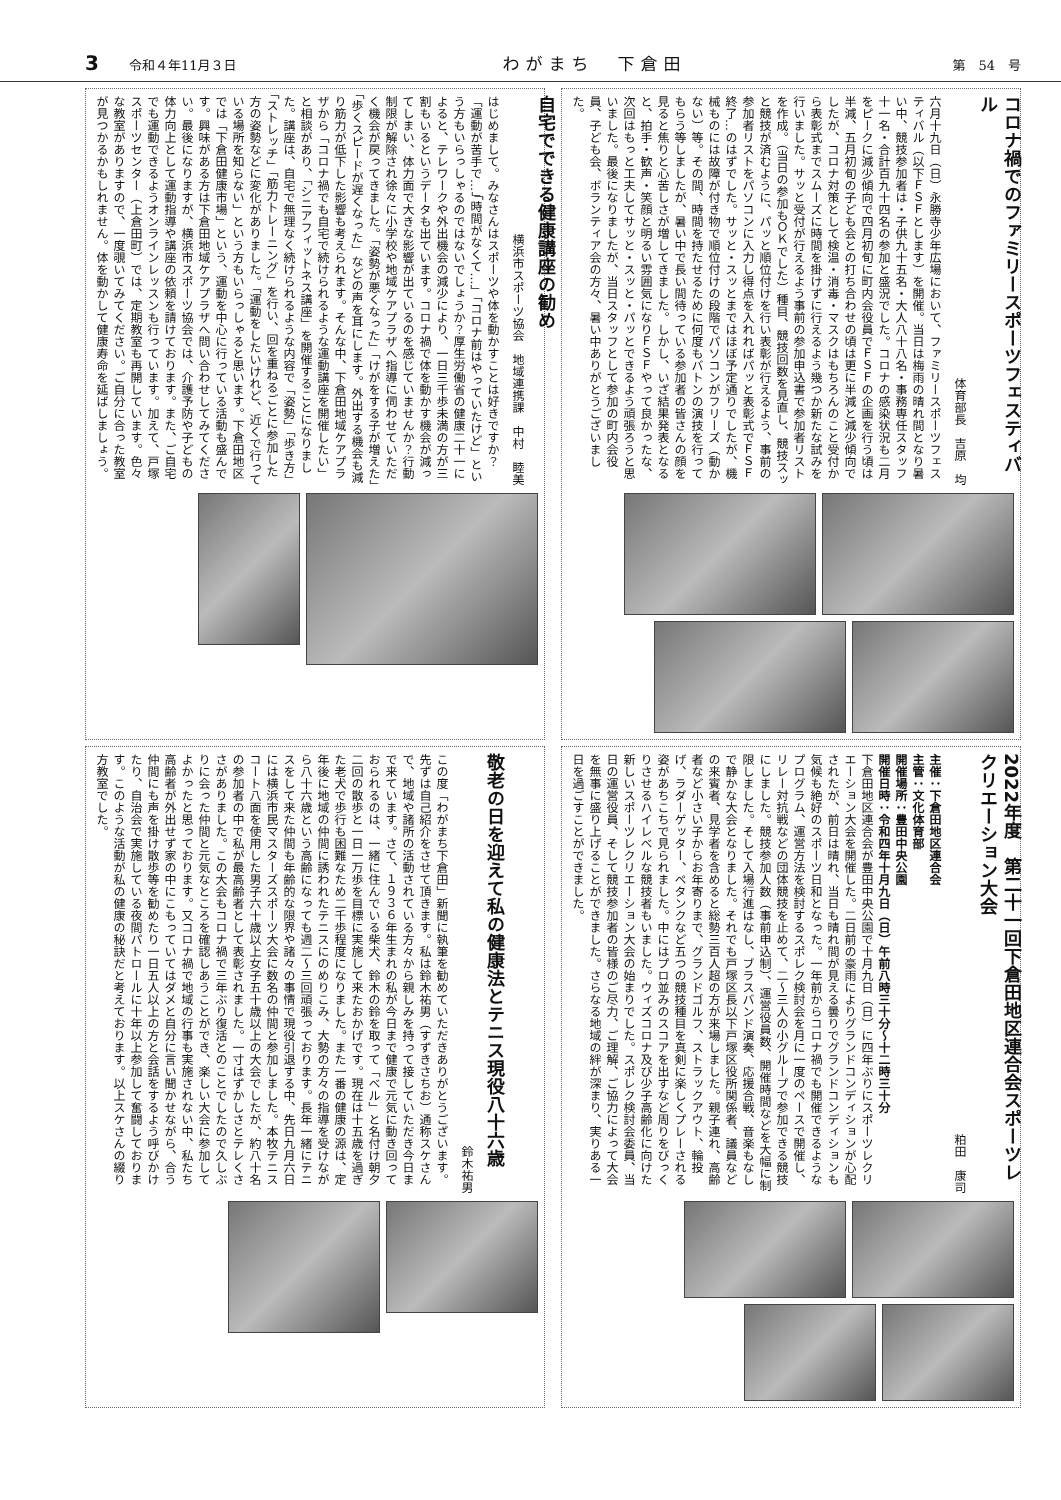3 令和４年11月３日 わがまち　下倉田 第　54　号
コロナ禍でのファミリースポーツフェスティバル
体育部長　吉原　均
六月十九日（日）永勝寺少年広場において、ファミリースポーツフェスティバル（以下ＦＳＦとします）を開催。当日は梅雨の晴れ間となり暑い中、競技参加者は・子供九十五名・大人八十八名・事務専任スタッフ十一名・合計百九十四名の参加と盛況でした。コロナの感染状況も二月をピークに減少傾向で四月初旬に町内会役員でＦＳＦの企画を行う頃は半減、五月初旬の子ども会との打ち合わせの頃は更に半減と減少傾向でしたが、コロナ対策として検温・消毒・マスクはもちろんのこと受付から表彰式までスムーズに時間を掛けずに行えるよう幾つか新たな試みを行いました。サッと受付が行えるよう事前の参加申込書で参加者リストを作成。（当日の参加もＯＫでした）種目、競技回数を見直し、競技スッと競技が済むように、パッと順位付けを行い表彰が行えるよう、事前の参加者リストをパソコンに入力し得点を入れればパッと表彰式でＦＳＦ終了…のはずでした。サッと・スッとまではほぼ予定通りでしたが、機械ものには故障が付き物で順位付けの段階でパソコンがフリーズ（動かない）等。その間、時間を持たせるために何度もバトンの演技を行ってもらう等しましたが、暑い中で長い間待っている参加者の皆さんの顔を見ると焦りと心苦しさが増してきました。しかし、いざ結果発表となると、拍手・歓声・笑顔と明るい雰囲気になりＦＳＦやって良かったな、次回はもっと工夫してサッと・スッと・パッとできるよう頑張ろうと思いました。最後になりましたが、当日スタッフとして参加の町内会役員、子ども会、ボランティア会の方々、暑い中ありがとうございました。
自宅でできる健康講座の勧め
横浜市スポーツ協会　地域連携課　中村　睦美
はじめまして。みなさんはスポーツや体を動かすことは好きですか？「運動が苦手で…」「時間がなくて…」「コロナ前はやっていたけど」という方もいらっしゃるのではないでしょうか？厚生労働省の健康二十一によると、テレワークや外出機会の減少により、一日三千歩未満の方が三割もいるというデータも出ています。コロナ禍で体を動かす機会が減ってしまい、体力面で大きな影響が出ているのを感じていませんか？行動制限が解除され徐々に小学校や地域ケアプラザへ指導に伺わせていただく機会が戻ってきました。「姿勢が悪くなった」「けがをする子が増えた」「歩くスピードが遅くなった」などの声を耳にします。外出する機会も減り筋力が低下した影響も考えられます。そんな中、下倉田地域ケアプラザから「コロナ禍でも自宅で続けられるような運動講座を開催したい」と相談があり、「シニアフィットネス講座」を開催することになりました。講座は、自宅で無理なく続けられるような内容で「姿勢」「歩き方」「ストレッチ」「筋力トレーニング」を行い、回を重ねるごとに参加した方の姿勢などに変化がありました。「運動をしたいけれど、近くで行っている場所を知らない」という方もいらっしゃると思います。下倉田地区では「下倉田健康市場」という、運動を中心に行っている活動も盛んです。興味がある方は下倉田地域ケアプラザへ問い合わせしてみてください。最後になりますが、横浜市スポーツ協会では、介護予防や子どもの体力向上として運動指導や講座の依頼を請けております。また、ご自宅でも運動できるようオンラインレッスンも行っています。加えて、戸塚スポーツセンター（上倉田町）では、定期教室も再開しています。色々な教室がありますので、一度覗いてみてください。ご自分に合った教室が見つかるかもしれません。体を動かして健康寿命を延ばしましょう。
2022年度　第二十一回下倉田地区連合会スポーツレクリエーション大会
粕田　康司
主催：下倉田地区連合会
主管：文化体育部
開催場所：豊田中央公園
開催日時：令和四年十月九日（日）午前八時三十分～十二時三十分
下倉田地区連合会が豊田中央公園で十月九日（日）に四年ぶりにスポーツレクリエーション大会を開催した。二日前の豪雨によりグランドコンディションが心配されたが、前日は晴れ、当日も晴れ間が見える曇りでグランドコンディションも気候も絶好のスポーツ日和となった。一年前からコロナ禍でも開催できるようなプログラム、運営方法を検討するスポレク検討会を月に一度のペースで開催し、リレー対抗戦などの団体競技を止めて、二～三人の小グループで参加できる競技にしました。競技参加人数（事前申込制）、運営役員数、開催時間などを大幅に制限しました。そして入場行進はなし、ブラスバンド演奏、応援合戦、音楽もなしで静かな大会となりました。それでも戸塚区長以下戸塚区役所関係者、議員などの来賓者、見学者を含めると総勢三百人超の方が来場しました。親子連れ、高齢者など小さい子からお年寄りまで、グランドゴルフ、ストラックアウト、輪投げ、ラダーゲッター、ペタンクなど五つの競技種目を真剣に楽しくプレーされる姿があちこちで見られました。中にはプロ並みのスコアを出すなど周りをびっくりさせるハイレベルな競技者もいました。ウィズコロナ及び少子高齢化に向けた新しいスポーツレクリエーション大会の始まりでした。スポレク検討会委員、当日の運営役員、そして競技参加者の皆様のご尽力、ご理解、ご協力によって大会を無事に盛り上げることができました。さらなる地域の絆が深まり、実りある一日を過ごすことができました。
敬老の日を迎えて私の健康法とテニス現役八十六歳
鈴木祐男
この度「わがまち下倉田」新聞に執筆を勧めていただきありがとうございます。先ずは自己紹介をさせて頂きます。私は鈴木祐男（すずきさちお）通称スケさんで、地域や諸所の活動されている方々から親しみを持って接していただき今日まで来ています。さて、１９３６年生まれの私が今日まで健康で元気に動き回っておられるのは、一緒に住んでいる柴犬、鈴木の鈴を取って「ベル」と名付け朝夕二回の散歩と一日一万歩を目標に実施して来たおかげです。現在は十五歳を過ぎた老犬で歩行も困難なため二千歩程度になりました。また一番の健康の源は、定年後に地域の仲間に誘われたテニスにのめりこみ、大勢の方々の指導を受けながら八十六歳という高齢になっても週二～三回頑張っております。長年一緒にテニスをして来た仲間も年齢的な限界や諸々の事情で現役引退する中、先日九月六日には横浜市民マスターズスポーツ大会に数名の仲間と参加しました。本牧テニスコート八面を使用した男子六十歳以上女子五十歳以上の大会でしたが、約八十名の参加者の中で私が最高齢者として表彰されました。一寸はずかしさとテレくささがありました。この大会もコロナ禍で三年ぶり復活とのことでしたので久しぶりに会った仲間と元気なところを確認しあうことができ、楽しい大会に参加してよかったと思っております。又コロナ禍で地域の行事も実施されない中、私たち高齢者が外出せず家の中にこもっていてはダメと自分に言い聞かせながら、合う仲間にも声を掛け散歩等を勧めたり一日五人以上の方と会話をするよう呼びかけたり、自治会で実施している夜間パトロールに十年以上参加して奮闘しております。このような活動が私の健康の秘訣だと考えております。以上スケさんの綴り方教室でした。